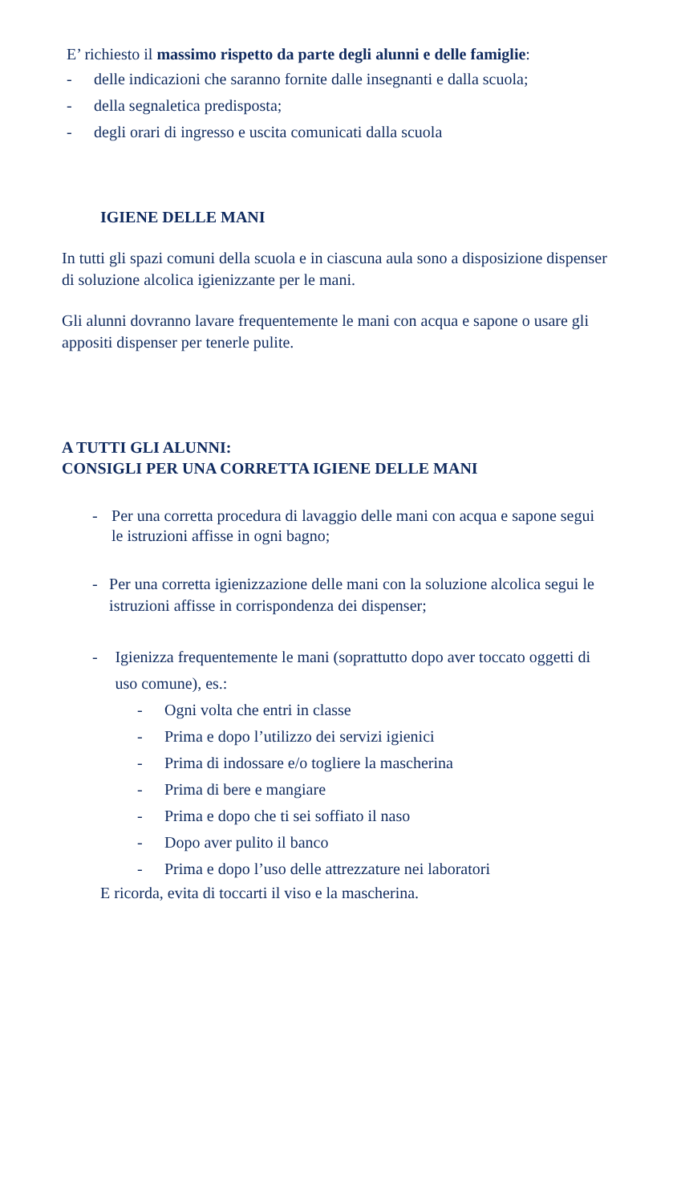E’ richiesto il massimo rispetto da parte degli alunni e delle famiglie:
- delle indicazioni che saranno fornite dalle insegnanti e dalla scuola;
- della segnaletica predisposta;
- degli orari di ingresso e uscita comunicati dalla scuola
IGIENE DELLE MANI
In tutti gli spazi comuni della scuola e in ciascuna aula sono a disposizione dispenser di soluzione alcolica igienizzante per le mani.
Gli alunni dovranno lavare frequentemente le mani con acqua e sapone o usare gli appositi dispenser per tenerle pulite.
A TUTTI GLI ALUNNI:
CONSIGLI PER UNA CORRETTA IGIENE DELLE MANI
- Per una corretta procedura di lavaggio delle mani con acqua e sapone segui le istruzioni affisse in ogni bagno;
- Per una corretta igienizzazione delle mani con la soluzione alcolica segui le istruzioni affisse in corrispondenza dei dispenser;
- Igienizza frequentemente le mani (soprattutto dopo aver toccato oggetti di uso comune), es.:
- Ogni volta che entri in classe
- Prima e dopo l’utilizzo dei servizi igienici
- Prima di indossare e/o togliere la mascherina
- Prima di bere e mangiare
- Prima e dopo che ti sei soffiato il naso
- Dopo aver pulito il banco
- Prima e dopo l’uso delle attrezzature nei laboratori
E ricorda, evita di toccarti il viso e la mascherina.